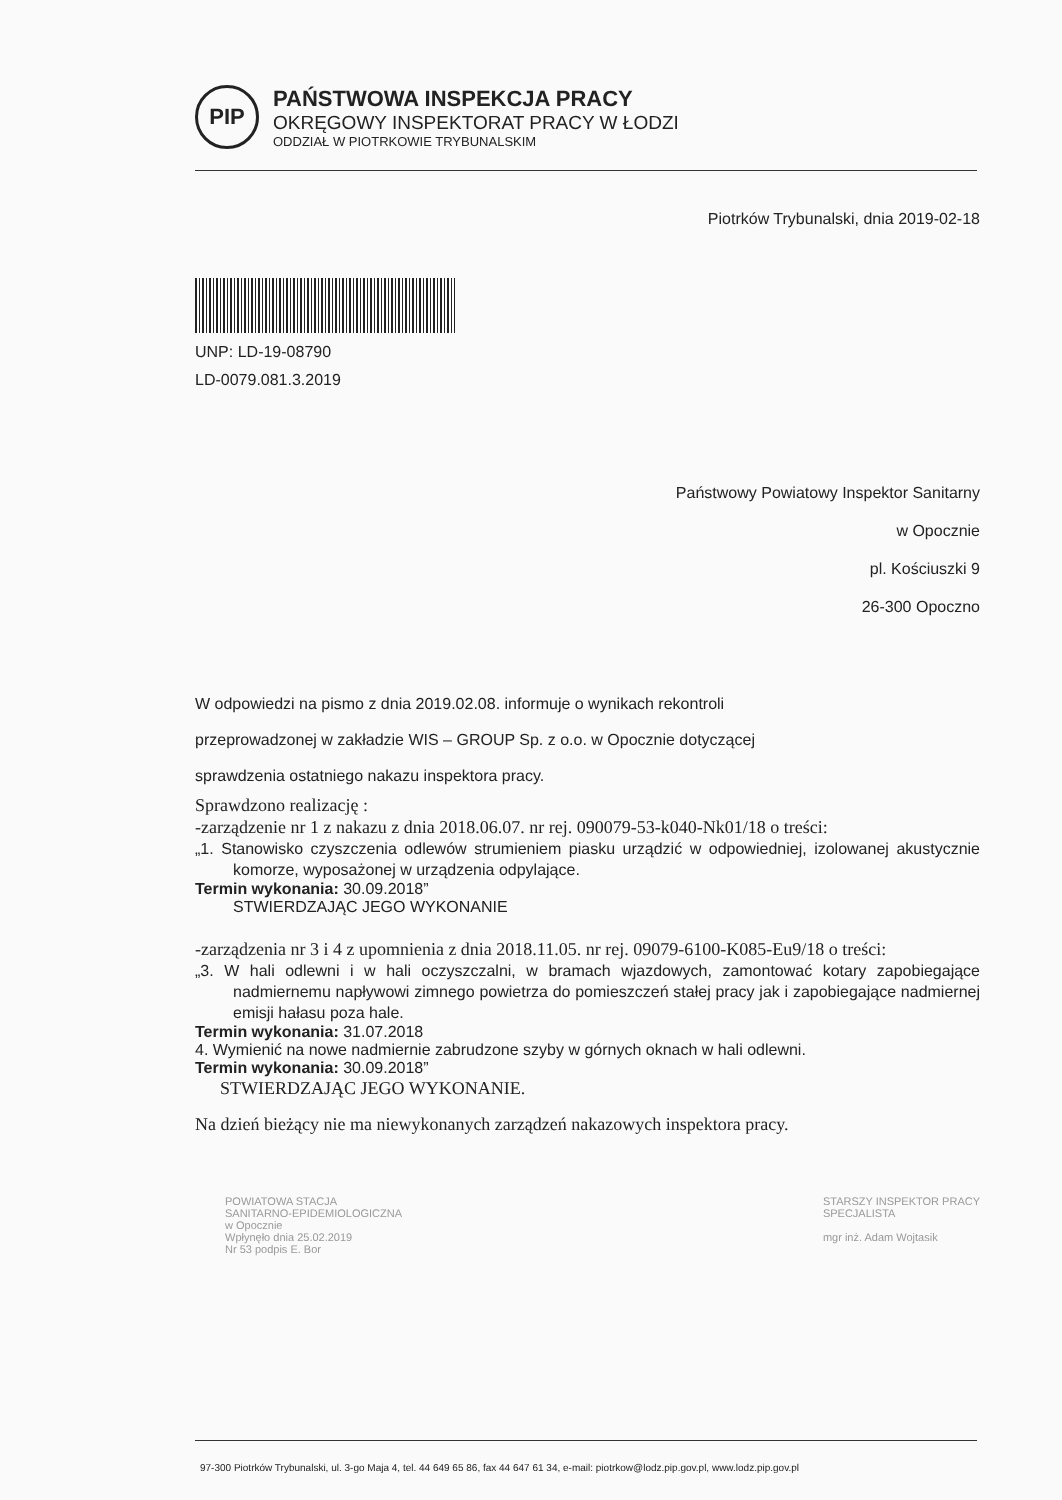PIP
PAŃSTWOWA INSPEKCJA PRACY
OKRĘGOWY INSPEKTORAT PRACY W ŁODZI
ODDZIAŁ W PIOTRKOWIE TRYBUNALSKIM
Piotrków Trybunalski, dnia 2019-02-18
UNP: LD-19-08790
LD-0079.081.3.2019
Państwowy Powiatowy Inspektor Sanitarny
w Opocznie
pl. Kościuszki 9
26-300 Opoczno
W odpowiedzi na pismo z dnia 2019.02.08. informuje o wynikach rekontroli
przeprowadzonej w zakładzie WIS – GROUP Sp. z o.o. w Opocznie dotyczącej
sprawdzenia ostatniego nakazu inspektora pracy.
Sprawdzono realizację :
-zarządzenie nr 1 z nakazu z dnia 2018.06.07. nr rej. 090079-53-k040-Nk01/18 o treści:
„1. Stanowisko czyszczenia odlewów strumieniem piasku urządzić w odpowiedniej, izolowanej akustycznie komorze, wyposażonej w urządzenia odpylające.
Termin wykonania: 30.09.2018”
STWIERDZAJĄC JEGO WYKONANIE
-zarządzenia nr 3 i 4 z upomnienia z dnia 2018.11.05. nr rej. 09079-6100-K085-Eu9/18 o treści:
„3. W hali odlewni i w hali oczyszczalni, w bramach wjazdowych, zamontować kotary zapobiegające nadmiernemu napływowi zimnego powietrza do pomieszczeń stałej pracy jak i zapobiegające nadmiernej emisji hałasu poza hale.
Termin wykonania: 31.07.2018
4. Wymienić na nowe nadmiernie zabrudzone szyby w górnych oknach w hali odlewni.
Termin wykonania: 30.09.2018”
STWIERDZAJĄC JEGO WYKONANIE.
Na dzień bieżący nie ma niewykonanych zarządzeń nakazowych inspektora pracy.
POWIATOWA STACJA
SANITARNO-EPIDEMIOLOGICZNA
w Opocznie
Wpłynęło dnia 25.02.2019
Nr 53 podpis E. Bor
STARSZY INSPEKTOR PRACY
SPECJALISTA
mgr inż. Adam Wojtasik
97-300 Piotrków Trybunalski, ul. 3-go Maja 4, tel. 44 649 65 86, fax 44 647 61 34, e-mail: piotrkow@lodz.pip.gov.pl, www.lodz.pip.gov.pl